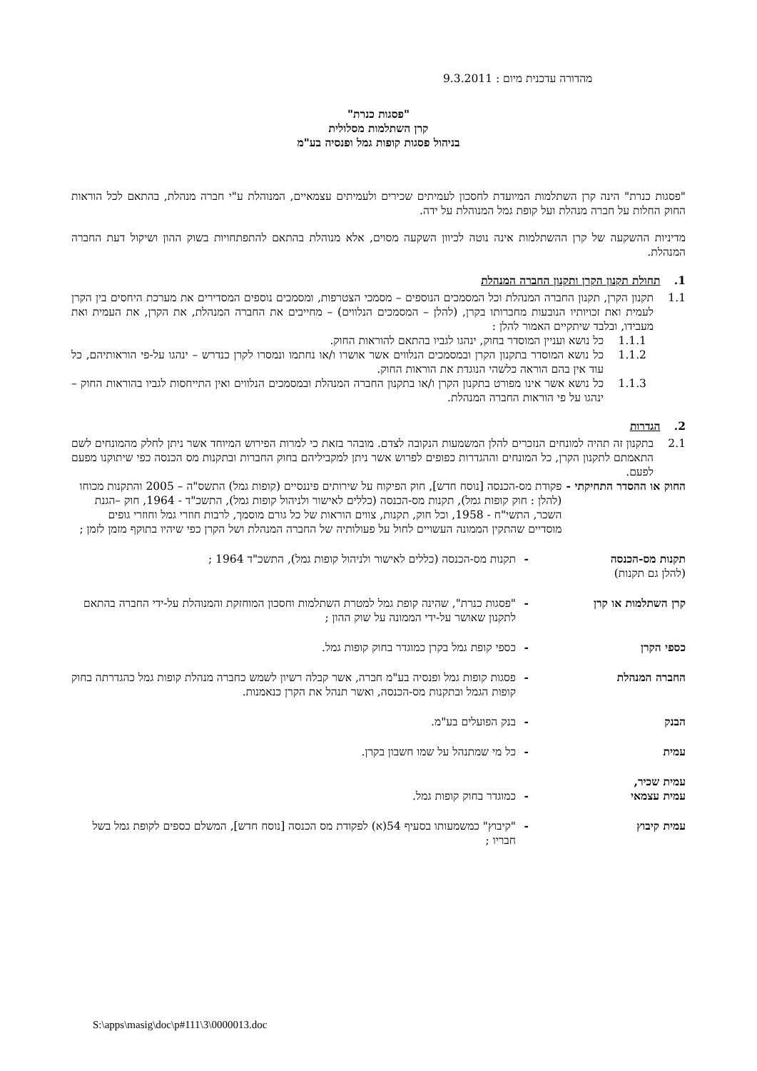מהדורה עדכנית מיום : 9.3.2011
"פסגות כנרת"
קרן השתלמות מסלולית
בניהול פסגות קופות גמל ופנסיה בע"מ
"פסגות כנרת" הינה קרן השתלמות המיועדת לחסכון לעמיתים שכירים ולעמיתים עצמאיים, המנוהלת ע"י חברה מנהלת, בהתאם לכל הוראות החוק החלות על חברה מנהלת ועל קופת גמל המנוהלת על ידה.
מדיניות ההשקעה של קרן ההשתלמות אינה נוטה לכיוון השקעה מסוים, אלא מנוהלת בהתאם להתפתחויות בשוק ההון ושיקול דעת החברה המנהלת.
1. תחולת תקנון הקרן ותקנון החברה המנהלת
1.1 תקנון הקרן, תקנון החברה המנהלת וכל המסמכים הנוספים – מסמכי הצטרפות, ומסמכים נוספים המסדירים את מערכת היחסים בין הקרן לעמית ואת זכויותיו הנובעות מחברותו בקרן, (להלן – המסמכים הנלווים) – מחייבים את החברה המנהלת, את הקרן, את העמית ואת מעבידו, ובלבד שיתקיים האמור להלן :
1.1.1 כל נושא ועניין המוסדר בחוק, ינהגו לגביו בהתאם להוראות החוק.
1.1.2 כל נושא המוסדר בתקנון הקרן ובמסמכים הנלווים אשר אושרו ו/או נחתמו ונמסרו לקרן כנדרש – ינהגו על-פי הוראותיהם, כל עוד אין בהם הוראה כלשהי הנוגדת את הוראות החוק.
1.1.3 כל נושא אשר אינו מפורט בתקנון הקרן ו/או בתקנון החברה המנהלת ובמסמכים הנלווים ואין התייחסות לגביו בהוראות החוק – ינהגו על פי הוראות החברה המנהלת.
2. הגדרות
2.1 בתקנון זה תהיה למונחים הנזכרים להלן המשמעות הנקובה לצדם. מובהר בזאת כי למרות הפירוש המיוחד אשר ניתן לחלק מהמונחים לשם התאמתם לתקנון הקרן, כל המונחים וההגדרות כפופים לפרוש אשר ניתן למקביליהם בחוק החברות ובתקנות מס הכנסה כפי שיתוקנו מפעם לפעם.
החוק או ההסדר התחיקתי - פקודת מס-הכנסה [נוסח חדש], חוק הפיקוח על שירותים פיננסיים (קופות גמל) התשס"ה – 2005 והתקנות מכוחו (להלן : חוק קופות גמל), תקנות מס-הכנסה (כללים לאישור ולניהול קופות גמל), התשכ"ד - 1964, חוק –הגנת השכר, התשי"ח - 1958, וכל חוק, תקנות, צווים הוראות של כל גורם מוסמך, לרבות חוזרי גמל וחוזרי גופים מוסדיים שהתקין הממונה העשויים לחול על פעולותיה של החברה המנהלת ושל הקרן כפי שיהיו בתוקף מזמן לזמן ;
תקנות מס-הכנסה
(להלן גם תקנות) - תקנות מס-הכנסה (כללים לאישור ולניהול קופות גמל), התשכ"ד 1964 ;
קרן השתלמות או קרן - "פסגות כנרת", שהינה קופת גמל למטרת השתלמות וחסכון המוחזקת והמנוהלת על-ידי החברה בהתאם לתקנון שאושר על-ידי הממונה על שוק ההון ;
כספי הקרן - כספי קופת גמל בקרן כמוגדר בחוק קופות גמל.
החברה המנהלת - פסגות קופות גמל ופנסיה בע"מ חברה, אשר קבלה רשיון לשמש כחברה מנהלת קופות גמל כהגדרתה בחוק קופות הגמל ובתקנות מס-הכנסה, ואשר תנהל את הקרן כנאמנות.
הבנק - בנק הפועלים בע"מ.
עמית - כל מי שמתנהל על שמו חשבון בקרן.
עמית שכיר,
עמית עצמאי
-
כמוגדר בחוק קופות גמל.
עמית קיבוץ - "קיבוץ" כמשמעותו בסעיף 54(א) לפקודת מס הכנסה [נוסח חדש], המשלם כספים לקופת גמל בשל חבריו ;
S:\apps\masig\doc\p#111\3\0000013.doc